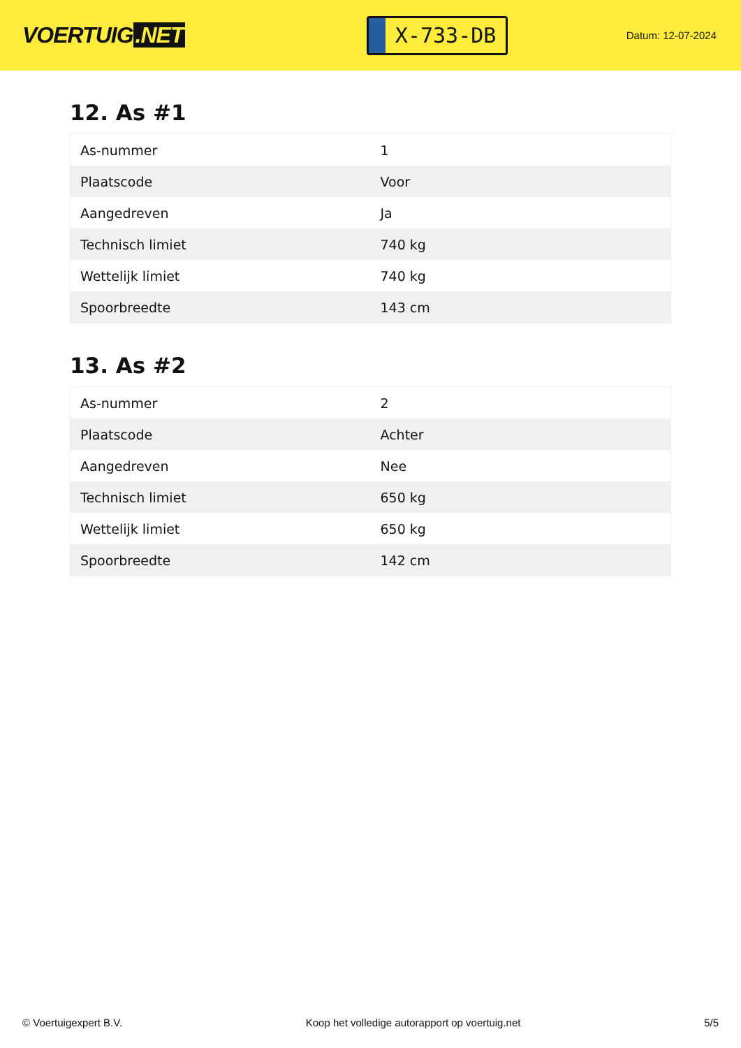VOERTUIG.NET
X-733-DB
Datum: 12-07-2024
12. As #1
| As-nummer | 1 |
| Plaatscode | Voor |
| Aangedreven | Ja |
| Technisch limiet | 740 kg |
| Wettelijk limiet | 740 kg |
| Spoorbreedte | 143 cm |
13. As #2
| As-nummer | 2 |
| Plaatscode | Achter |
| Aangedreven | Nee |
| Technisch limiet | 650 kg |
| Wettelijk limiet | 650 kg |
| Spoorbreedte | 142 cm |
© Voertuigexpert B.V. Koop het volledige autorapport op voertuig.net 5/5